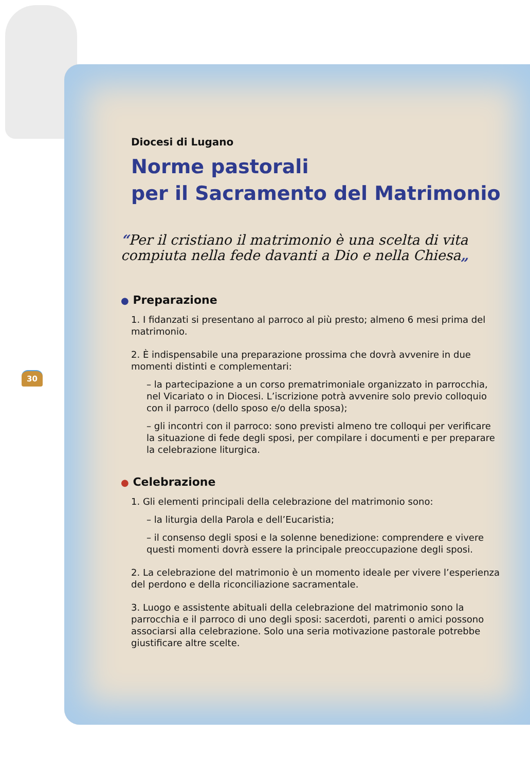30
Diocesi di Lugano
Norme pastorali
per il Sacramento del Matrimonio
“Per il cristiano il matrimonio è una scelta di vita compiuta nella fede davanti a Dio e nella Chiesa„
● Preparazione
1. I fidanzati si presentano al parroco al più presto; almeno 6 mesi prima del matrimonio.
2. È indispensabile una preparazione prossima che dovrà avvenire in due momenti distinti e complementari:
– la partecipazione a un corso prematrimoniale organizzato in parrocchia, nel Vicariato o in Diocesi. L’iscrizione potrà avvenire solo previo colloquio con il parroco (dello sposo e/o della sposa);
– gli incontri con il parroco: sono previsti almeno tre colloqui per verificare la situazione di fede degli sposi, per compilare i documenti e per preparare la celebrazione liturgica.
● Celebrazione
1. Gli elementi principali della celebrazione del matrimonio sono:
– la liturgia della Parola e dell’Eucaristia;
– il consenso degli sposi e la solenne benedizione: comprendere e vivere questi momenti dovrà essere la principale preoccupazione degli sposi.
2. La celebrazione del matrimonio è un momento ideale per vivere l’esperienza del perdono e della riconciliazione sacramentale.
3. Luogo e assistente abituali della celebrazione del matrimonio sono la parrocchia e il parroco di uno degli sposi: sacerdoti, parenti o amici possono associarsi alla celebrazione. Solo una seria motivazione pastorale potrebbe giustificare altre scelte.